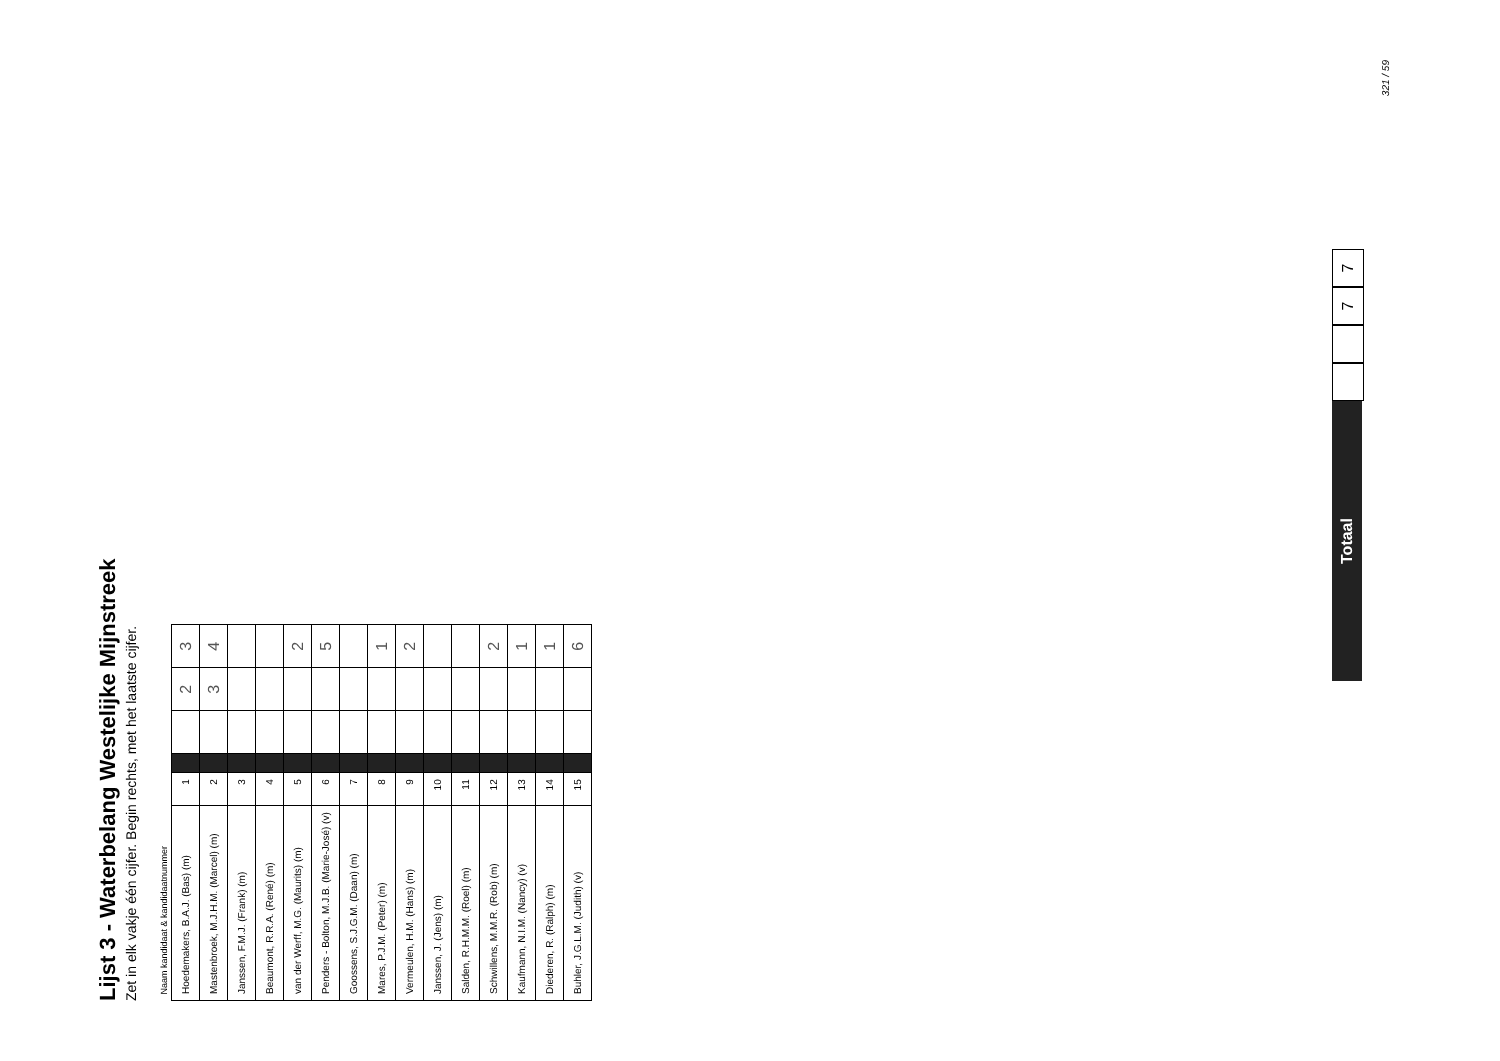Lijst 3 - Waterbelang Westelijke Mijnstreek
Zet in elk vakje één cijfer. Begin rechts, met het laatste cijfer.
| Naam kandidaat & kandidaatnummer | | | | | |
| --- | --- | --- | --- | --- | --- |
| Hoedemakers, B.A.J. (Bas) (m) | 1 | | | 2 | 3 |
| Mastenbroek, M.J.H.M. (Marcel) (m) | 2 | | | 3 | 4 |
| Janssen, F.M.J. (Frank) (m) | 3 | | | | |
| Beaumont, R.R.A. (René) (m) | 4 | | | | |
| van der Werff, M.G. (Maurits) (m) | 5 | | | | 2 |
| Penders - Bolton, M.J.B. (Marie-José) (v) | 6 | | | | 5 |
| Goossens, S.J.G.M. (Daan) (m) | 7 | | | | |
| Mares, P.J.M. (Peter) (m) | 8 | | | | 1 |
| Vermeulen, H.M. (Hans) (m) | 9 | | | | 2 |
| Janssen, J. (Jens) (m) | 10 | | | | |
| Salden, R.H.M.M. (Roel) (m) | 11 | | | | |
| Schwillens, M.M.R. (Rob) (m) | 12 | | | | 2 |
| Kaufmann, N.I.M. (Nancy) (v) | 13 | | | | 1 |
| Diederen, R. (Ralph) (m) | 14 | | | | 1 |
| Buhler, J.G.L.M. (Judith) (v) | 15 | | | | 6 |
Totaal
7
7
321 / 59